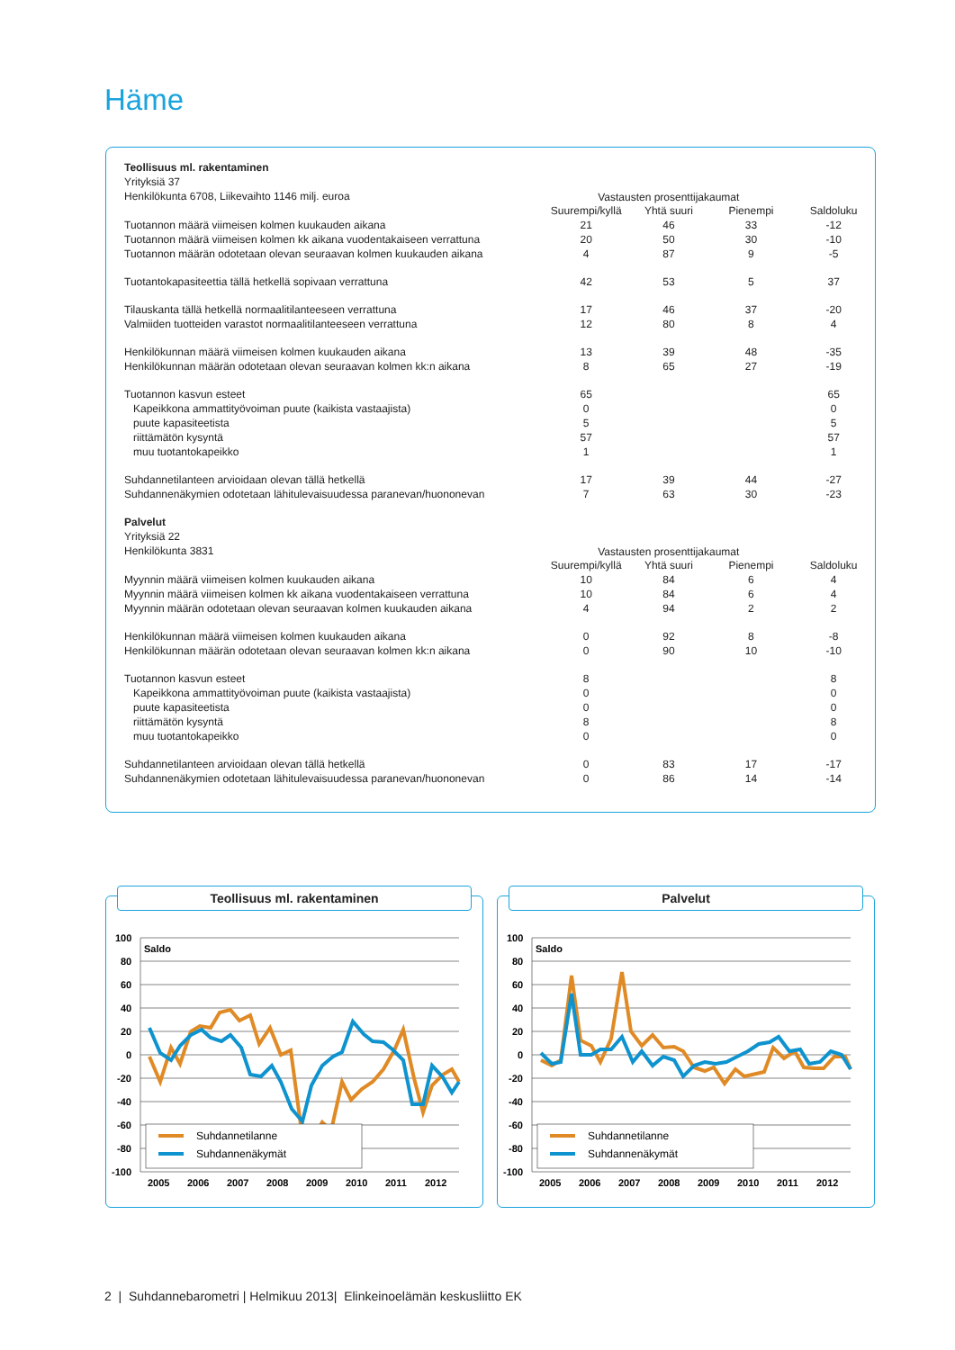Häme
| Teollisuus ml. rakentaminen | | | | |
| Yrityksiä 37 | | | | |
| Henkilökunta 6708, Liikevaihto 1146 milj. euroa | Vastausten prosenttijakaumat | | | |
| | Suurempi/kyllä | Yhtä suuri | Pienempi | Saldoluku |
| Tuotannon määrä viimeisen kolmen kuukauden aikana | 21 | 46 | 33 | -12 |
| Tuotannon määrä viimeisen kolmen kk aikana vuodentakaiseen verrattuna | 20 | 50 | 30 | -10 |
| Tuotannon määrän odotetaan olevan seuraavan kolmen kuukauden aikana | 4 | 87 | 9 | -5 |
| Tuotantokapasiteettia tällä hetkellä sopivaan verrattuna | 42 | 53 | 5 | 37 |
| Tilauskanta tällä hetkellä normaalitilanteeseen verrattuna | 17 | 46 | 37 | -20 |
| Valmiiden tuotteiden varastot normaalitilanteeseen verrattuna | 12 | 80 | 8 | 4 |
| Henkilökunnan määrä viimeisen kolmen kuukauden aikana | 13 | 39 | 48 | -35 |
| Henkilökunnan määrän odotetaan olevan seuraavan kolmen kk:n aikana | 8 | 65 | 27 | -19 |
| Tuotannon kasvun esteet | 65 | | | 65 |
| Kapeikkona ammattityövoiman puute (kaikista vastaajista) | 0 | | | 0 |
| puute kapasiteetista | 5 | | | 5 |
| riittämätön kysyntä | 57 | | | 57 |
| muu tuotantokapeikko | 1 | | | 1 |
| Suhdannetilanteen arvioidaan olevan tällä hetkellä | 17 | 39 | 44 | -27 |
| Suhdannenäkymien odotetaan lähitulevaisuudessa paranevan/huononevan | 7 | 63 | 30 | -23 |
| Palvelut | | | | |
| Yrityksiä 22 | | | | |
| Henkilökunta 3831 | Vastausten prosenttijakaumat | | | |
| | Suurempi/kyllä | Yhtä suuri | Pienempi | Saldoluku |
| Myynnin määrä viimeisen kolmen kuukauden aikana | 10 | 84 | 6 | 4 |
| Myynnin määrä viimeisen kolmen kk aikana vuodentakaiseen verrattuna | 10 | 84 | 6 | 4 |
| Myynnin määrän odotetaan olevan seuraavan kolmen kuukauden aikana | 4 | 94 | 2 | 2 |
| Henkilökunnan määrä viimeisen kolmen kuukauden aikana | 0 | 92 | 8 | -8 |
| Henkilökunnan määrän odotetaan olevan seuraavan kolmen kk:n aikana | 0 | 90 | 10 | -10 |
| Tuotannon kasvun esteet | 8 | | | 8 |
| Kapeikkona ammattityövoiman puute (kaikista vastaajista) | 0 | | | 0 |
| puute kapasiteetista | 0 | | | 0 |
| riittämätön kysyntä | 8 | | | 8 |
| muu tuotantokapeikko | 0 | | | 0 |
| Suhdannetilanteen arvioidaan olevan tällä hetkellä | 0 | 83 | 17 | -17 |
| Suhdannenäkymien odotetaan lähitulevaisuudessa paranevan/huononevan | 0 | 86 | 14 | -14 |
Teollisuus ml. rakentaminen
100
80
60
40
20
0
-20
-40
-60
-80
-100
Saldo
Suhdannetilanne
Suhdannenäkymät
2005
2006
2007
2008
2009
2010
2011
2012
Palvelut
100
80
60
40
20
0
-20
-40
-60
-80
-100
Saldo
Suhdannetilanne
Suhdannenäkymät
2005
2006
2007
2008
2009
2010
2011
2012
2 | Suhdannebarometri | Helmikuu 2013| Elinkeinoelämän keskusliitto EK